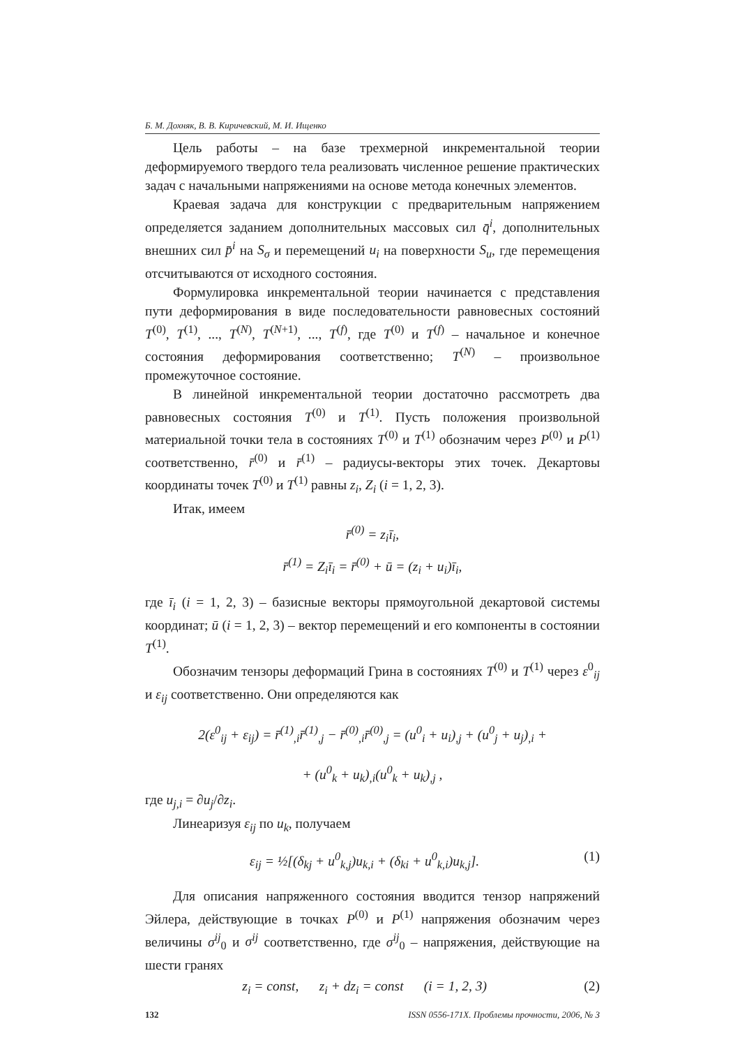Б. М. Дохняк, В. В. Киричевский, М. И. Ищенко
Цель работы – на базе трехмерной инкрементальной теории деформируемого твердого тела реализовать численное решение практических задач с начальными напряжениями на основе метода конечных элементов.
Краевая задача для конструкции с предварительным напряжением определяется заданием дополнительных массовых сил q̄<sup>i</sup>, дополнительных внешних сил p̄<sup>i</sup> на S<sub>σ</sub> и перемещений u<sub>i</sub> на поверхности S<sub>u</sub>, где перемещения отсчитываются от исходного состояния.
Формулировка инкрементальной теории начинается с представления пути деформирования в виде последовательности равновесных состояний T<sup>(0)</sup>, T<sup>(1)</sup>, ..., T<sup>(N)</sup>, T<sup>(N+1)</sup>, ..., T<sup>(f)</sup>, где T<sup>(0)</sup> и T<sup>(f)</sup> – начальное и конечное состояния деформирования соответственно; T<sup>(N)</sup> – произвольное промежуточное состояние.
В линейной инкрементальной теории достаточно рассмотреть два равновесных состояния T<sup>(0)</sup> и T<sup>(1)</sup>. Пусть положения произвольной материальной точки тела в состояниях T<sup>(0)</sup> и T<sup>(1)</sup> обозначим через P<sup>(0)</sup> и P<sup>(1)</sup> соответственно, r̄<sup>(0)</sup> и r̄<sup>(1)</sup> – радиусы-векторы этих точек. Декартовы координаты точек T<sup>(0)</sup> и T<sup>(1)</sup> равны z<sub>i</sub>, Z<sub>i</sub> (i = 1, 2, 3).
Итак, имеем
r̄<sup>(0)</sup> = z<sub>i</sub>ī<sub>i</sub>,
r̄<sup>(1)</sup> = Z<sub>i</sub>ī<sub>i</sub> = r̄<sup>(0)</sup> + ū = (z<sub>i</sub> + u<sub>i</sub>)ī<sub>i</sub>,
где ī<sub>i</sub> (i = 1, 2, 3) – базисные векторы прямоугольной декартовой системы координат; ū (i = 1, 2, 3) – вектор перемещений и его компоненты в состоянии T<sup>(1)</sup>.
Обозначим тензоры деформаций Грина в состояниях T<sup>(0)</sup> и T<sup>(1)</sup> через ε<sup>0</sup><sub>ij</sub> и ε<sub>ij</sub> соответственно. Они определяются как
2(ε<sup>0</sup><sub>ij</sub> + ε<sub>ij</sub>) = r̄<sup>(1)</sup><sub>,i</sub>r̄<sup>(1)</sup><sub>,j</sub> − r̄<sup>(0)</sup><sub>,i</sub>r̄<sup>(0)</sup><sub>,j</sub> = (u<sup>0</sup><sub>i</sub> + u<sub>i</sub>)<sub>,j</sub> + (u<sup>0</sup><sub>j</sub> + u<sub>j</sub>)<sub>,i</sub> +
+ (u<sup>0</sup><sub>k</sub> + u<sub>k</sub>)<sub>,i</sub>(u<sup>0</sup><sub>k</sub> + u<sub>k</sub>)<sub>,j</sub> ,
где u<sub>j,i</sub> = ∂u<sub>j</sub>/∂z<sub>i</sub>.
Линеаризуя ε<sub>ij</sub> по u<sub>k</sub>, получаем
ε<sub>ij</sub> = ½[(δ<sub>kj</sub> + u<sup>0</sup><sub>k,j</sub>)u<sub>k,i</sub> + (δ<sub>ki</sub> + u<sup>0</sup><sub>k,i</sub>)u<sub>k,j</sub>]. (1)
Для описания напряженного состояния вводится тензор напряжений Эйлера, действующие в точках P<sup>(0)</sup> и P<sup>(1)</sup> напряжения обозначим через величины σ<sup>ij</sup><sub>0</sub> и σ<sup>ij</sup> соответственно, где σ<sup>ij</sup><sub>0</sub> – напряжения, действующие на шести гранях
z<sub>i</sub> = const, z<sub>i</sub> + dz<sub>i</sub> = const (i = 1, 2, 3) (2)
132 ISSN 0556-171X. Проблемы прочности, 2006, № 3